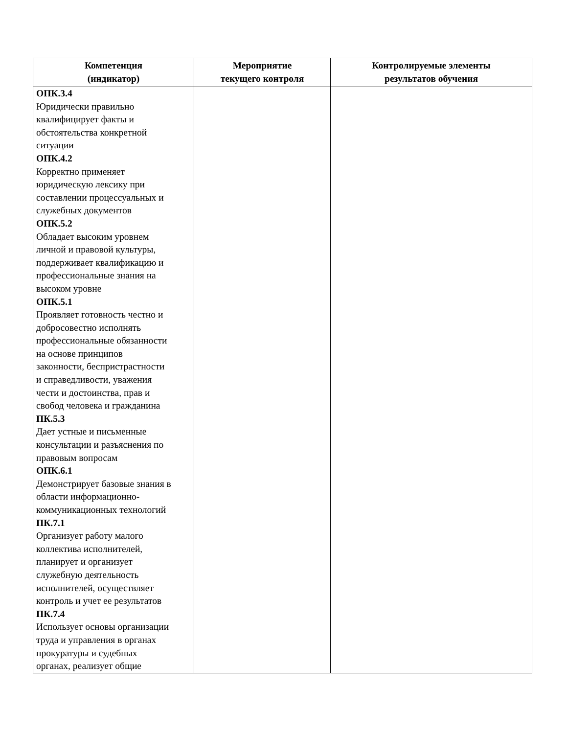| Компетенция (индикатор) | Мероприятие текущего контроля | Контролируемые элементы результатов обучения |
| --- | --- | --- |
| ОПК.3.4 Юридически правильно квалифицирует факты и обстоятельства конкретной ситуации ОПК.4.2 Корректно применяет юридическую лексику при составлении процессуальных и служебных документов ОПК.5.2 Обладает высоким уровнем личной и правовой культуры, поддерживает квалификацию и профессиональные знания на высоком уровне ОПК.5.1 Проявляет готовность честно и добросовестно исполнять профессиональные обязанности на основе принципов законности, беспристрастности и справедливости, уважения чести и достоинства, прав и свобод человека и гражданина ПК.5.3 Дает устные и письменные консультации и разъяснения по правовым вопросам ОПК.6.1 Демонстрирует базовые знания в области информационно- коммуникационных технологий ПК.7.1 Организует работу малого коллектива исполнителей, планирует и организует служебную деятельность исполнителей, осуществляет контроль и учет ее результатов ПК.7.4 Использует основы организации труда и управления в органах прокуратуры и судебных органах, реализует общие | | |